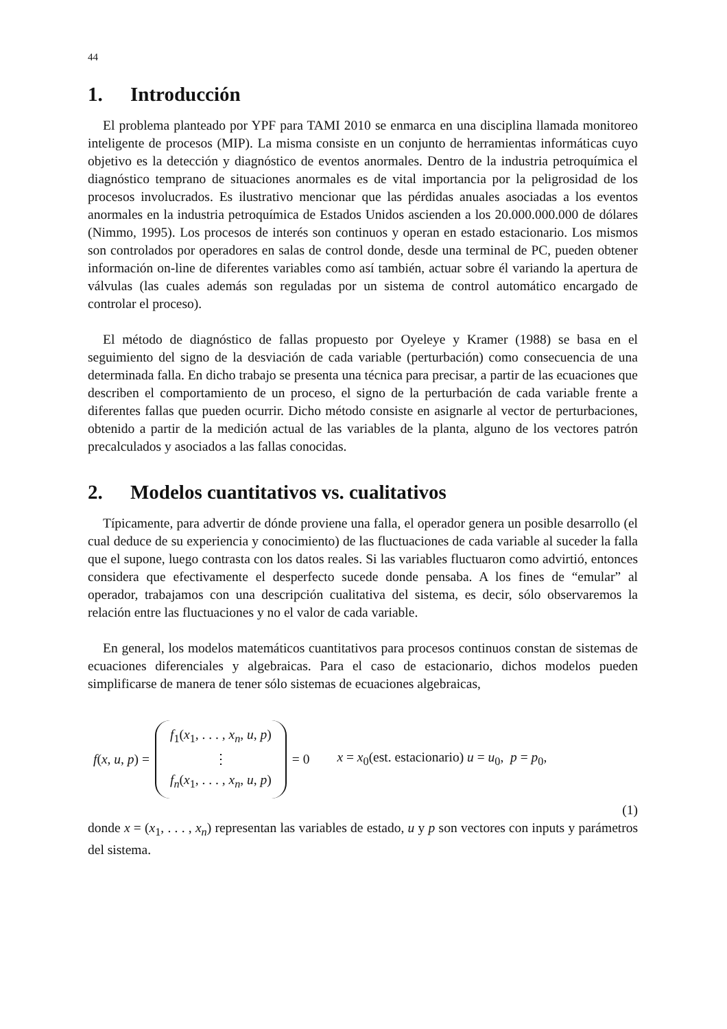44
1. Introducción
El problema planteado por YPF para TAMI 2010 se enmarca en una disciplina llamada monitoreo inteligente de procesos (MIP). La misma consiste en un conjunto de herramientas informáticas cuyo objetivo es la detección y diagnóstico de eventos anormales. Dentro de la industria petroquímica el diagnóstico temprano de situaciones anormales es de vital importancia por la peligrosidad de los procesos involucrados. Es ilustrativo mencionar que las pérdidas anuales asociadas a los eventos anormales en la industria petroquímica de Estados Unidos ascienden a los 20.000.000.000 de dólares (Nimmo, 1995). Los procesos de interés son continuos y operan en estado estacionario. Los mismos son controlados por operadores en salas de control donde, desde una terminal de PC, pueden obtener información on-line de diferentes variables como así también, actuar sobre él variando la apertura de válvulas (las cuales además son reguladas por un sistema de control automático encargado de controlar el proceso).
El método de diagnóstico de fallas propuesto por Oyeleye y Kramer (1988) se basa en el seguimiento del signo de la desviación de cada variable (perturbación) como consecuencia de una determinada falla. En dicho trabajo se presenta una técnica para precisar, a partir de las ecuaciones que describen el comportamiento de un proceso, el signo de la perturbación de cada variable frente a diferentes fallas que pueden ocurrir. Dicho método consiste en asignarle al vector de perturbaciones, obtenido a partir de la medición actual de las variables de la planta, alguno de los vectores patrón precalculados y asociados a las fallas conocidas.
2. Modelos cuantitativos vs. cualitativos
Típicamente, para advertir de dónde proviene una falla, el operador genera un posible desarrollo (el cual deduce de su experiencia y conocimiento) de las fluctuaciones de cada variable al suceder la falla que el supone, luego contrasta con los datos reales. Si las variables fluctuaron como advirtió, entonces considera que efectivamente el desperfecto sucede donde pensaba. A los fines de “emular” al operador, trabajamos con una descripción cualitativa del sistema, es decir, sólo observaremos la relación entre las fluctuaciones y no el valor de cada variable.
En general, los modelos matemáticos cuantitativos para procesos continuos constan de sistemas de ecuaciones diferenciales y algebraicas. Para el caso de estacionario, dichos modelos pueden simplificarse de manera de tener sólo sistemas de ecuaciones algebraicas,
f(x, u, p) = f<sub>1</sub>(x<sub>1</sub>, . . . , x<sub>n</sub>, u, p)
⋮
f<sub>n</sub>(x<sub>1</sub>, . . . , x<sub>n</sub>, u, p) = 0 x = x<sub>0</sub>(est. estacionario) u = u<sub>0</sub>, p = p<sub>0</sub>,
(1)
donde x = (x<sub>1</sub>, . . . , x<sub>n</sub>) representan las variables de estado, u y p son vectores con inputs y parámetros del sistema.